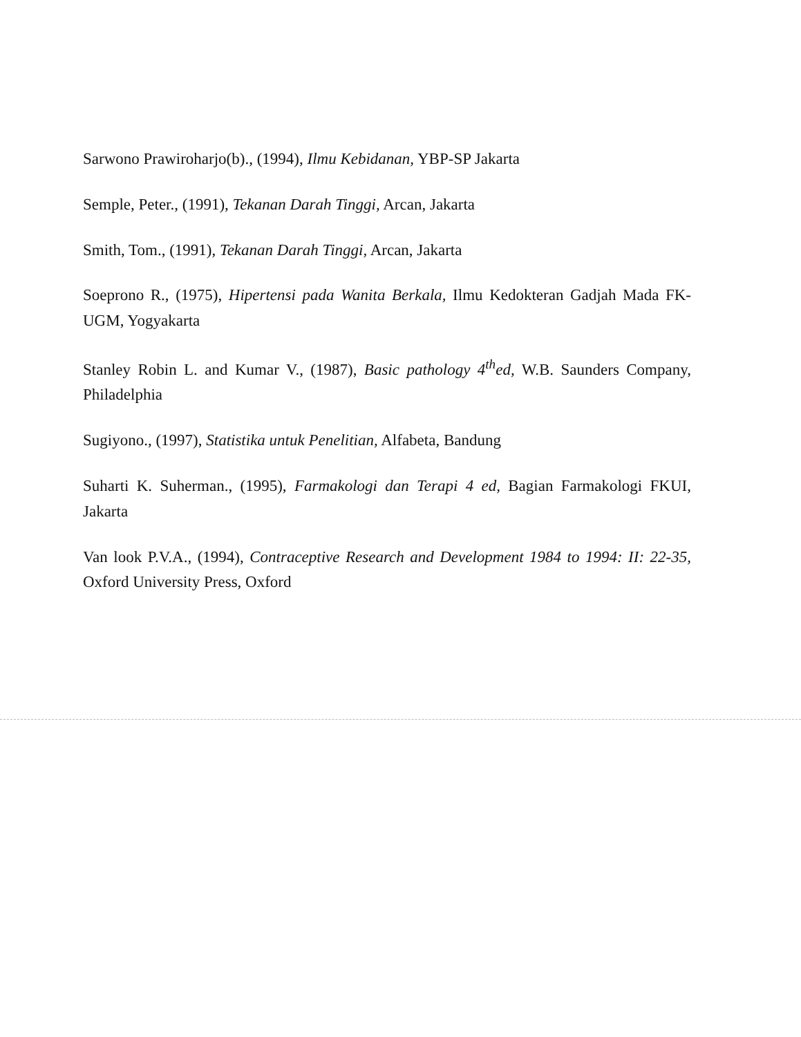Sarwono Prawiroharjo(b)., (1994), Ilmu Kebidanan, YBP-SP Jakarta
Semple, Peter., (1991), Tekanan Darah Tinggi, Arcan, Jakarta
Smith, Tom., (1991), Tekanan Darah Tinggi, Arcan, Jakarta
Soeprono R., (1975), Hipertensi pada Wanita Berkala, Ilmu Kedokteran Gadjah Mada FK-UGM, Yogyakarta
Stanley Robin L. and Kumar V., (1987), Basic pathology 4<sup>th</sup>ed, W.B. Saunders Company, Philadelphia
Sugiyono., (1997), Statistika untuk Penelitian, Alfabeta, Bandung
Suharti K. Suherman., (1995), Farmakologi dan Terapi 4 ed, Bagian Farmakologi FKUI, Jakarta
Van look P.V.A., (1994), Contraceptive Research and Development 1984 to 1994: II: 22-35, Oxford University Press, Oxford